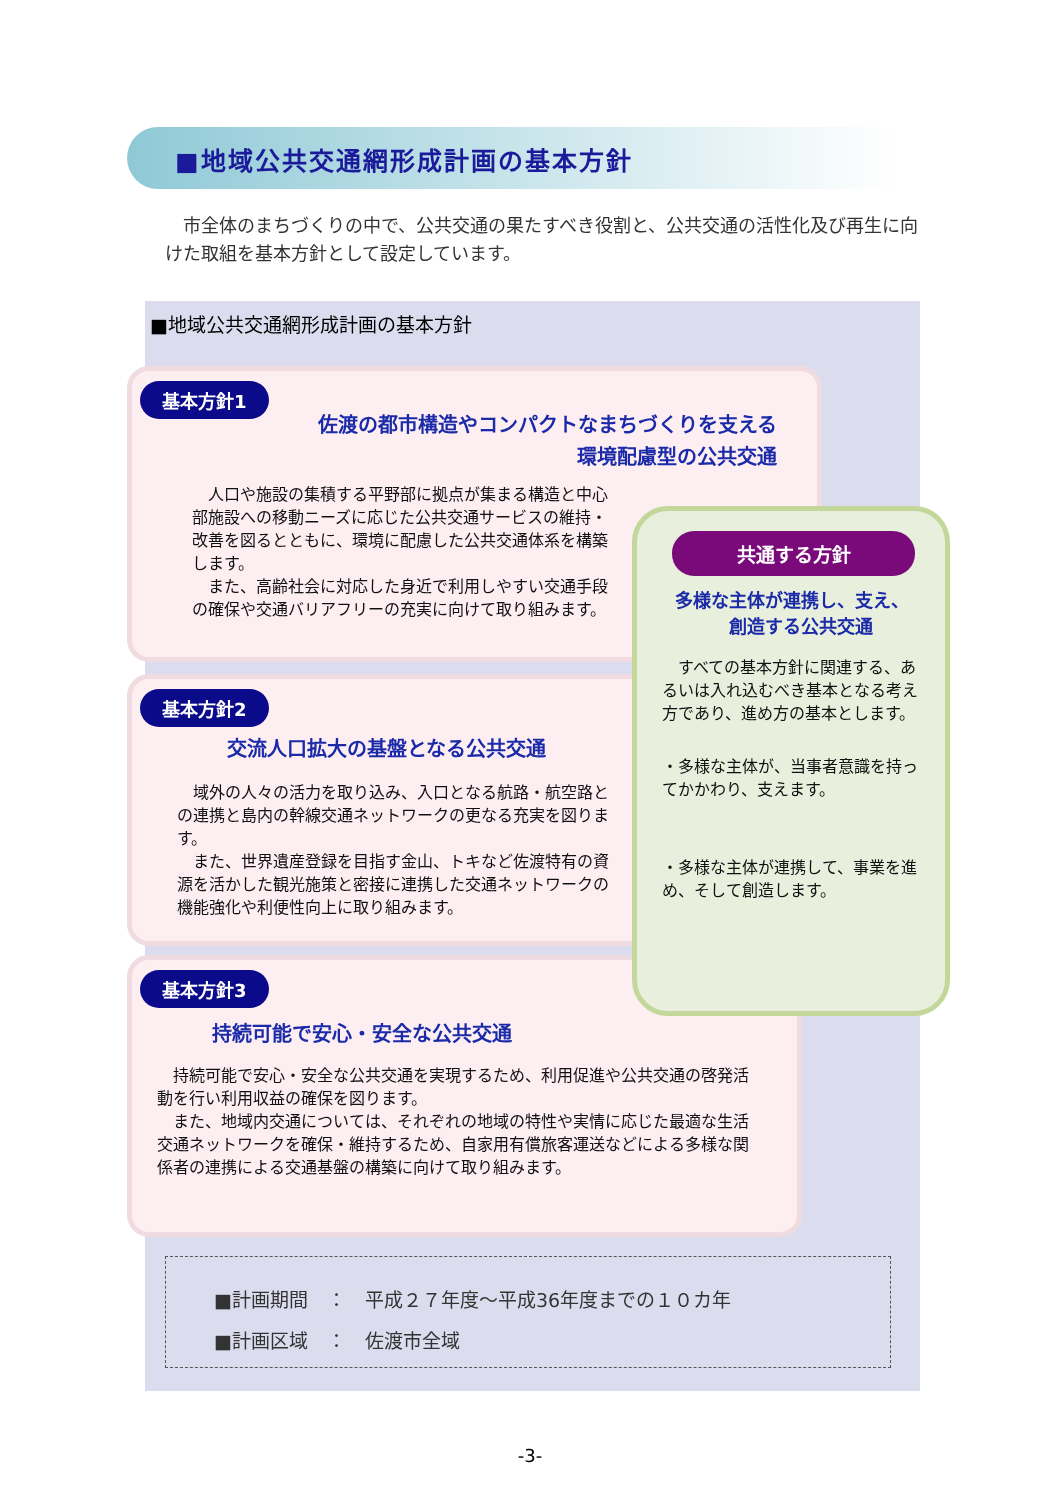■地域公共交通網形成計画の基本方針
　市全体のまちづくりの中で、公共交通の果たすべき役割と、公共交通の活性化及び再生に向けた取組を基本方針として設定しています。
■地域公共交通網形成計画の基本方針
基本方針1
佐渡の都市構造やコンパクトなまちづくりを支える
環境配慮型の公共交通
　人口や施設の集積する平野部に拠点が集まる構造と中心部施設への移動ニーズに応じた公共交通サービスの維持・改善を図るとともに、環境に配慮した公共交通体系を構築します。
　また、高齢社会に対応した身近で利用しやすい交通手段の確保や交通バリアフリーの充実に向けて取り組みます。
基本方針2
交流人口拡大の基盤となる公共交通
　域外の人々の活力を取り込み、入口となる航路・航空路との連携と島内の幹線交通ネットワークの更なる充実を図ります。
　また、世界遺産登録を目指す金山、トキなど佐渡特有の資源を活かした観光施策と密接に連携した交通ネットワークの機能強化や利便性向上に取り組みます。
基本方針3
持続可能で安心・安全な公共交通
　持続可能で安心・安全な公共交通を実現するため、利用促進や公共交通の啓発活動を行い利用収益の確保を図ります。
　また、地域内交通については、それぞれの地域の特性や実情に応じた最適な生活交通ネットワークを確保・維持するため、自家用有償旅客運送などによる多様な関係者の連携による交通基盤の構築に向けて取り組みます。
共通する方針
多様な主体が連携し、支え、
　　　創造する公共交通
　すべての基本方針に関連する、あるいは入れ込むべき基本となる考え方であり、進め方の基本とします。
・多様な主体が、当事者意識を持ってかかわり、支えます。
・多様な主体が連携して、事業を進め、そして創造します。
■計画期間　：　平成２７年度～平成36年度までの１０カ年
■計画区域　：　佐渡市全域
-3-